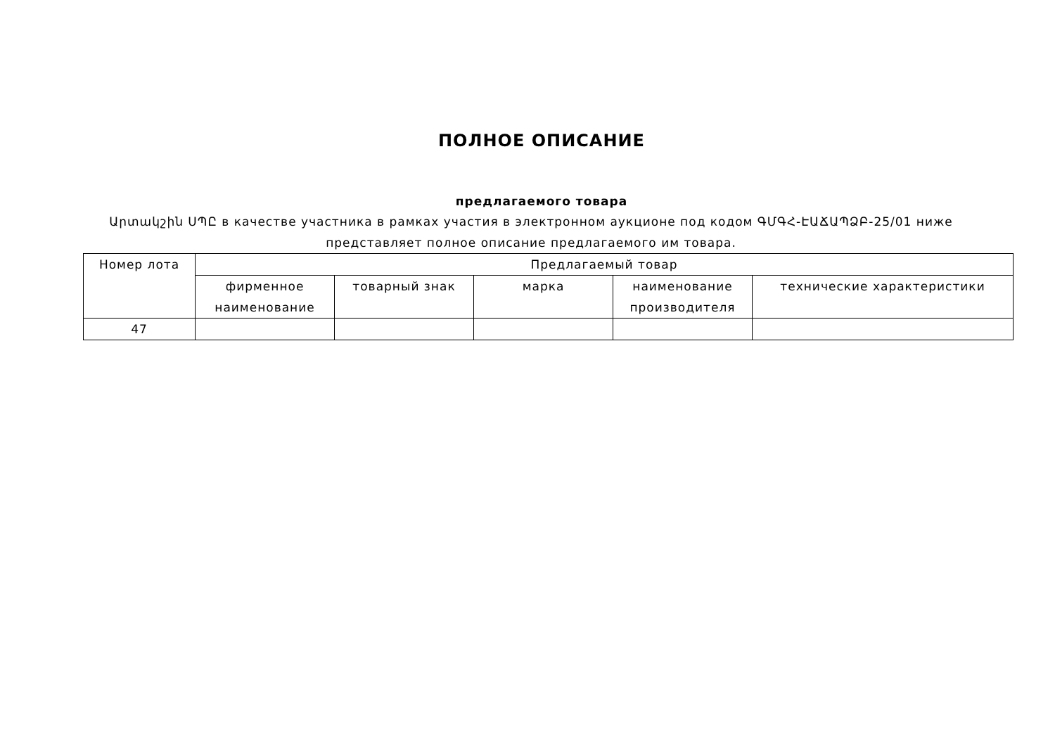ПОЛНОЕ ОПИСАНИЕ
предлагаемого товара
Արտակշին ՍՊԸ в качестве участника в рамках участия в электронном аукционе под кодом ԳՄԳՀ-ԷԱՃԱՊՁԲ-25/01 ниже представляет полное описание предлагаемого им товара.
| Номер лота | Предлагаемый товар | | | | |
| --- | --- | --- | --- | --- | --- |
| | фирменное наименование | товарный знак | марка | наименование производителя | технические характеристики |
| 47 | | | | | |